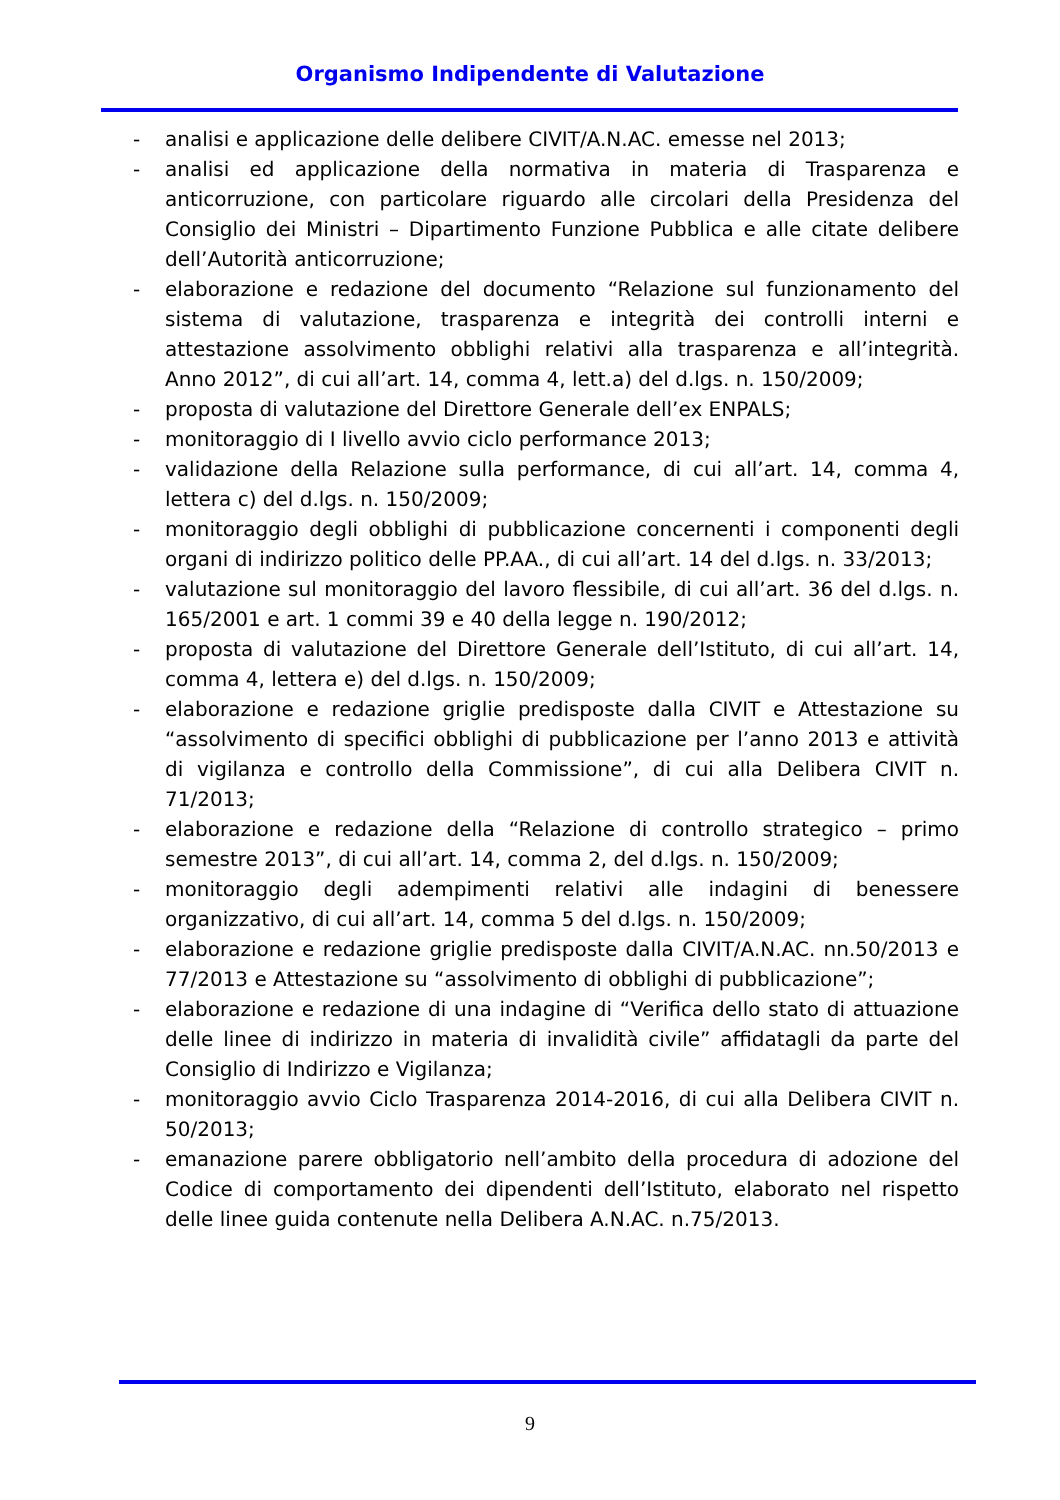Organismo Indipendente di Valutazione
- analisi e applicazione delle delibere CIVIT/A.N.AC. emesse nel 2013;
- analisi ed applicazione della normativa in materia di Trasparenza e anticorruzione, con particolare riguardo alle circolari della Presidenza del Consiglio dei Ministri – Dipartimento Funzione Pubblica e alle citate delibere dell’Autorità anticorruzione;
- elaborazione e redazione del documento “Relazione sul funzionamento del sistema di valutazione, trasparenza e integrità dei controlli interni e attestazione assolvimento obblighi relativi alla trasparenza e all’integrità. Anno 2012”, di cui all’art. 14, comma 4, lett.a) del d.lgs. n. 150/2009;
- proposta di valutazione del Direttore Generale dell’ex ENPALS;
- monitoraggio di I livello avvio ciclo performance 2013;
- validazione della Relazione sulla performance, di cui all’art. 14, comma 4, lettera c) del d.lgs. n. 150/2009;
- monitoraggio degli obblighi di pubblicazione concernenti i componenti degli organi di indirizzo politico delle PP.AA., di cui all’art. 14 del d.lgs. n. 33/2013;
- valutazione sul monitoraggio del lavoro flessibile, di cui all’art. 36 del d.lgs. n. 165/2001 e art. 1 commi 39 e 40 della legge n. 190/2012;
- proposta di valutazione del Direttore Generale dell’Istituto, di cui all’art. 14, comma 4, lettera e) del d.lgs. n. 150/2009;
- elaborazione e redazione griglie predisposte dalla CIVIT e Attestazione su “assolvimento di specifici obblighi di pubblicazione per l’anno 2013 e attività di vigilanza e controllo della Commissione”, di cui alla Delibera CIVIT n. 71/2013;
- elaborazione e redazione della “Relazione di controllo strategico – primo semestre 2013”, di cui all’art. 14, comma 2, del d.lgs. n. 150/2009;
- monitoraggio degli adempimenti relativi alle indagini di benessere organizzativo, di cui all’art. 14, comma 5 del d.lgs. n. 150/2009;
- elaborazione e redazione griglie predisposte dalla CIVIT/A.N.AC. nn.50/2013 e 77/2013 e Attestazione su “assolvimento di obblighi di pubblicazione”;
- elaborazione e redazione di una indagine di “Verifica dello stato di attuazione delle linee di indirizzo in materia di invalidità civile” affidatagli da parte del Consiglio di Indirizzo e Vigilanza;
- monitoraggio avvio Ciclo Trasparenza 2014-2016, di cui alla Delibera CIVIT n. 50/2013;
- emanazione parere obbligatorio nell’ambito della procedura di adozione del Codice di comportamento dei dipendenti dell’Istituto, elaborato nel rispetto delle linee guida contenute nella Delibera A.N.AC. n.75/2013.
9